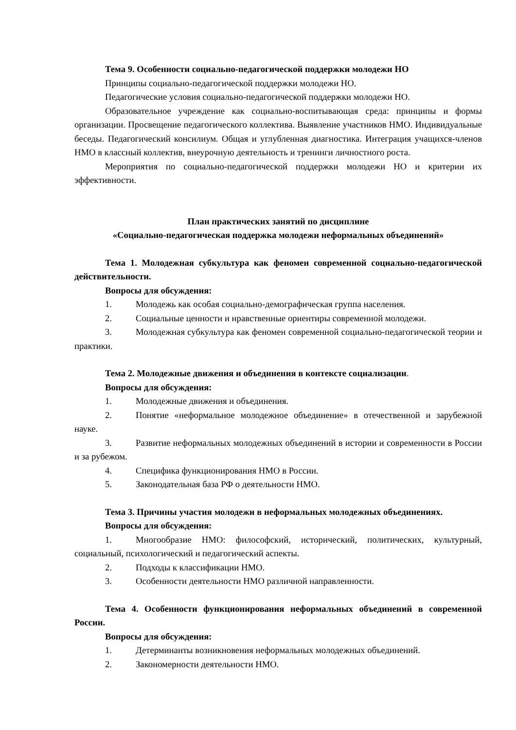Тема 9. Особенности социально-педагогической поддержки молодежи НО
Принципы социально-педагогической поддержки молодежи НО.
Педагогические условия социально-педагогической поддержки молодежи НО.
Образовательное учреждение как социально-воспитывающая среда: принципы и формы организации. Просвещение педагогического коллектива. Выявление участников НМО. Индивидуальные беседы. Педагогический консилиум. Общая и углубленная диагностика. Интеграция учащихся-членов НМО в классный коллектив, внеурочную деятельность и тренинги личностного роста.
Мероприятия по социально-педагогической поддержки молодежи НО и критерии их эффективности.
План практических занятий по дисциплине
«Социально-педагогическая поддержка молодежи неформальных объединений»
Тема 1. Молодежная субкультура как феномен современной социально-педагогической действительности.
Вопросы для обсуждения:
1. Молодежь как особая социально-демографическая группа населения.
2. Социальные ценности и нравственные ориентиры современной молодежи.
3. Молодежная субкультура как феномен современной социально-педагогической теории и практики.
Тема 2. Молодежные движения и объединения в контексте социализации.
Вопросы для обсуждения:
1. Молодежные движения и объединения.
2. Понятие «неформальное молодежное объединение» в отечественной и зарубежной науке.
3. Развитие неформальных молодежных объединений в истории и современности в России и за рубежом.
4. Специфика функционирования НМО в России.
5. Законодательная база РФ о деятельности НМО.
Тема 3. Причины участия молодежи в неформальных молодежных объединениях.
Вопросы для обсуждения:
1. Многообразие НМО: философский, исторический, политических, культурный, социальный, психологический и педагогический аспекты.
2. Подходы к классификации НМО.
3. Особенности деятельности НМО различной направленности.
Тема 4. Особенности функционирования неформальных объединений в современной России.
Вопросы для обсуждения:
1. Детерминанты возникновения неформальных молодежных объединений.
2. Закономерности деятельности НМО.